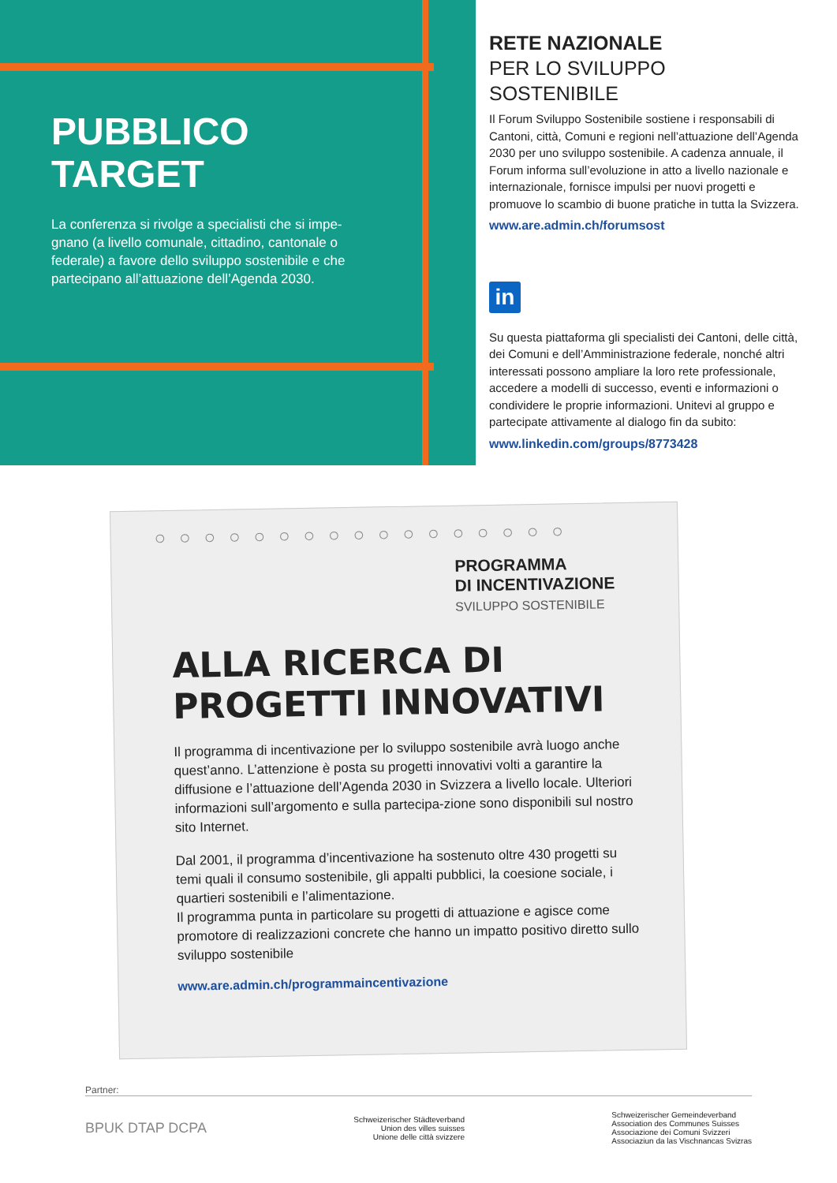PUBBLICO
TARGET
La conferenza si rivolge a specialisti che si impe-gnano (a livello comunale, cittadino, cantonale o federale) a favore dello sviluppo sostenibile e che partecipano all’attuazione dell’Agenda 2030.
RETE NAZIONALE
PER LO SVILUPPO
SOSTENIBILE
Il Forum Sviluppo Sostenibile sostiene i responsabili di Cantoni, città, Comuni e regioni nell’attuazione dell’Agenda 2030 per uno sviluppo sostenibile. A cadenza annuale, il Forum informa sull’evoluzione in atto a livello nazionale e internazionale, fornisce impulsi per nuovi progetti e promuove lo scambio di buone pratiche in tutta la Svizzera.
www.are.admin.ch/forumsost
in
Su questa piattaforma gli specialisti dei Cantoni, delle città, dei Comuni e dell’Amministrazione federale, nonché altri interessati possono ampliare la loro rete professionale, accedere a modelli di successo, eventi e informazioni o condividere le proprie informazioni. Unitevi al gruppo e partecipate attivamente al dialogo fin da subito:
www.linkedin.com/groups/8773428
○○○○○○○○○○○○○○○○○
PROGRAMMA
DI INCENTIVAZIONE
SVILUPPO SOSTENIBILE
ALLA RICERCA DI
PROGETTI INNOVATIVI
Il programma di incentivazione per lo sviluppo sostenibile avrà luogo anche quest’anno. L’attenzione è posta su progetti innovativi volti a garantire la diffusione e l’attuazione dell’Agenda 2030 in Svizzera a livello locale. Ulteriori informazioni sull’argomento e sulla partecipa-zione sono disponibili sul nostro sito Internet.
Dal 2001, il programma d’incentivazione ha sostenuto oltre 430 progetti su temi quali il consumo sostenibile, gli appalti pubblici, la coesione sociale, i quartieri sostenibili e l’alimentazione.
Il programma punta in particolare su progetti di attuazione e agisce come promotore di realizzazioni concrete che hanno un impatto positivo diretto sullo sviluppo sostenibile
www.are.admin.ch/programmaincentivazione
Partner:
BPUK DTAP DCPA
Schweizerischer Städteverband
Union des villes suisses
Unione delle città svizzere
Schweizerischer Gemeindeverband
Association des Communes Suisses
Associazione dei Comuni Svizzeri
Associaziun da las Vischnancas Svizras